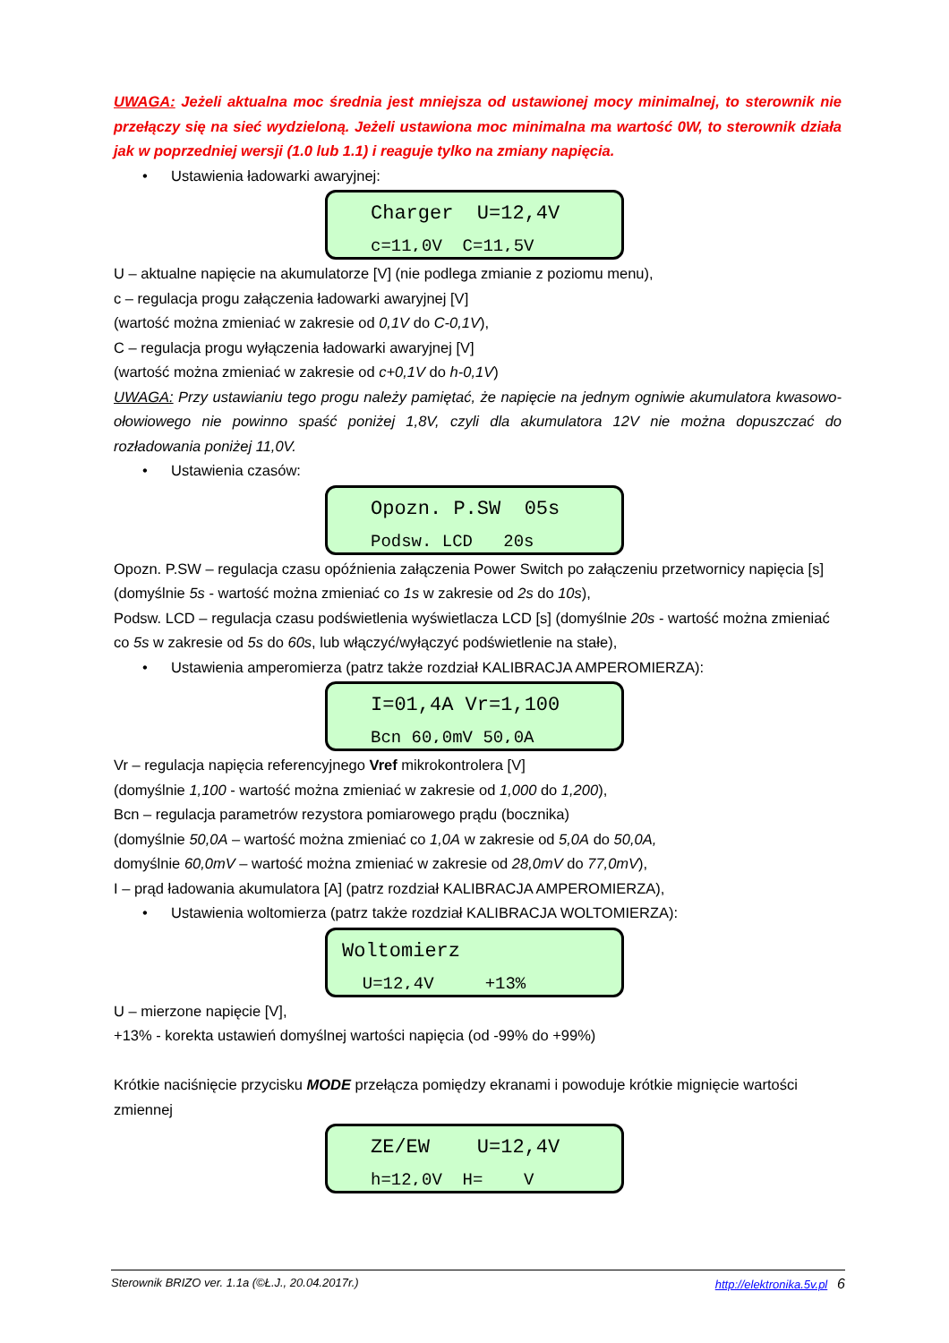UWAGA: Jeżeli aktualna moc średnia jest mniejsza od ustawionej mocy minimalnej, to sterownik nie przełączy się na sieć wydzieloną. Jeżeli ustawiona moc minimalna ma wartość 0W, to sterownik działa jak w poprzedniej wersji (1.0 lub 1.1) i reaguje tylko na zmiany napięcia.
• Ustawienia ładowarki awaryjnej:
Charger U=12,4V
c=11,0V C=11,5V
U – aktualne napięcie na akumulatorze [V] (nie podlega zmianie z poziomu menu),
c – regulacja progu załączenia ładowarki awaryjnej [V]
(wartość można zmieniać w zakresie od 0,1V do C-0,1V),
C – regulacja progu wyłączenia ładowarki awaryjnej [V]
(wartość można zmieniać w zakresie od c+0,1V do h-0,1V)
UWAGA: Przy ustawianiu tego progu należy pamiętać, że napięcie na jednym ogniwie akumulatora kwasowo-ołowiowego nie powinno spaść poniżej 1,8V, czyli dla akumulatora 12V nie można dopuszczać do rozładowania poniżej 11,0V.
• Ustawienia czasów:
Opozn. P.SW 05s
Podsw. LCD 20s
Opozn. P.SW – regulacja czasu opóźnienia załączenia Power Switch po załączeniu przetwornicy napięcia [s] (domyślnie 5s - wartość można zmieniać co 1s w zakresie od 2s do 10s),
Podsw. LCD – regulacja czasu podświetlenia wyświetlacza LCD [s] (domyślnie 20s - wartość można zmieniać co 5s w zakresie od 5s do 60s, lub włączyć/wyłączyć podświetlenie na stałe),
• Ustawienia amperomierza (patrz także rozdział KALIBRACJA AMPEROMIERZA):
I=01,4A Vr=1,100
Bcn 60,0mV 50,0A
Vr – regulacja napięcia referencyjnego Vref mikrokontrolera [V]
(domyślnie 1,100 - wartość można zmieniać w zakresie od 1,000 do 1,200),
Bcn – regulacja parametrów rezystora pomiarowego prądu (bocznika)
(domyślnie 50,0A – wartość można zmieniać co 1,0A w zakresie od 5,0A do 50,0A,
domyślnie 60,0mV – wartość można zmieniać w zakresie od 28,0mV do 77,0mV),
I – prąd ładowania akumulatora [A] (patrz rozdział KALIBRACJA AMPEROMIERZA),
• Ustawienia woltomierza (patrz także rozdział KALIBRACJA WOLTOMIERZA):
Woltomierz
U=12,4V +13%
U – mierzone napięcie [V],
+13% - korekta ustawień domyślnej wartości napięcia (od -99% do +99%)
Krótkie naciśnięcie przycisku MODE przełącza pomiędzy ekranami i powoduje krótkie mignięcie wartości zmiennej
ZE/EW U=12,4V
h=12,0V H= V
Sterownik BRIZO ver. 1.1a (©Ł.J., 20.04.2017r.) http://elektronika.5v.pl 6